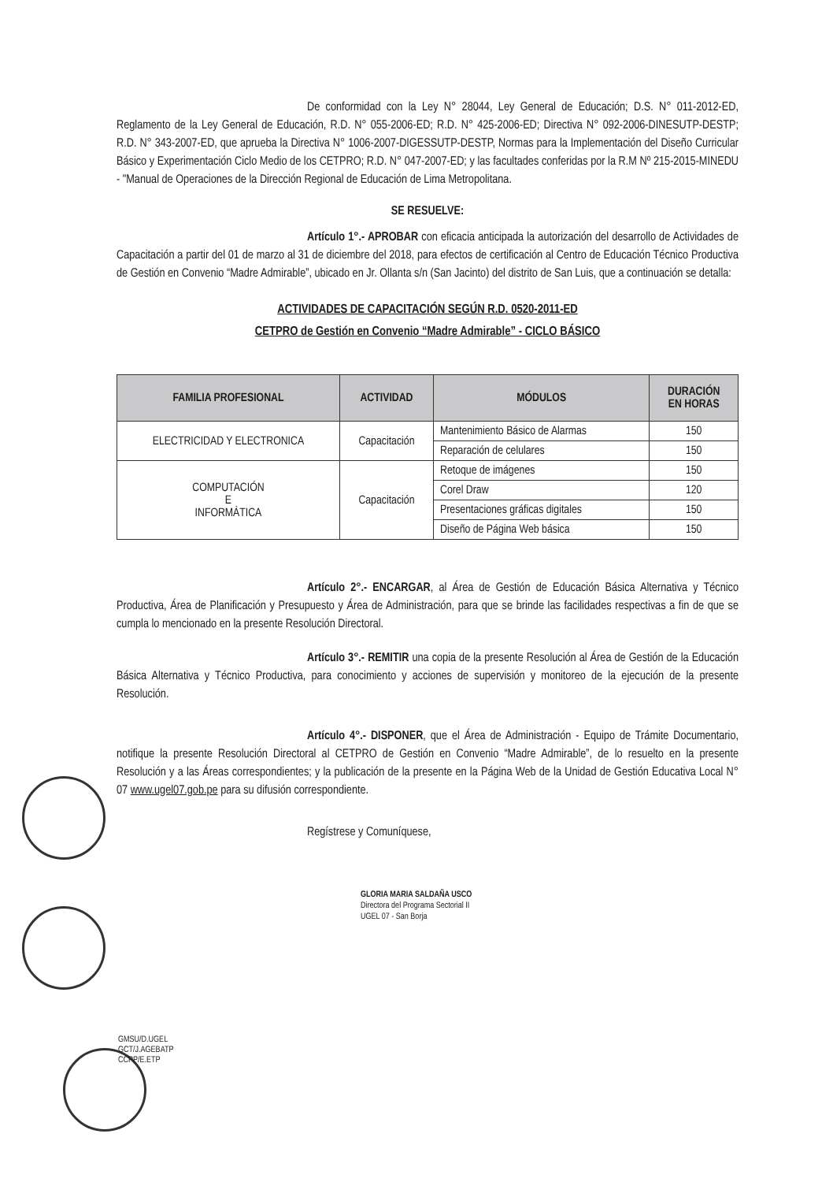De conformidad con la Ley N° 28044, Ley General de Educación; D.S. N° 011-2012-ED, Reglamento de la Ley General de Educación, R.D. N° 055-2006-ED; R.D. N° 425-2006-ED; Directiva N° 092-2006-DINESUTP-DESTP; R.D. N° 343-2007-ED, que aprueba la Directiva N° 1006-2007-DIGESSUTP-DESTP, Normas para la Implementación del Diseño Curricular Básico y Experimentación Ciclo Medio de los CETPRO; R.D. N° 047-2007-ED; y las facultades conferidas por la R.M Nº 215-2015-MINEDU - "Manual de Operaciones de la Dirección Regional de Educación de Lima Metropolitana.
SE RESUELVE:
Artículo 1°.- APROBAR con eficacia anticipada la autorización del desarrollo de Actividades de Capacitación a partir del 01 de marzo al 31 de diciembre del 2018, para efectos de certificación al Centro de Educación Técnico Productiva de Gestión en Convenio “Madre Admirable”, ubicado en Jr. Ollanta s/n (San Jacinto) del distrito de San Luis, que a continuación se detalla:
ACTIVIDADES DE CAPACITACIÓN SEGÚN R.D. 0520-2011-ED
CETPRO de Gestión en Convenio “Madre Admirable” - CICLO BÁSICO
| FAMILIA PROFESIONAL | ACTIVIDAD | MÓDULOS | DURACIÓN EN HORAS |
| --- | --- | --- | --- |
| ELECTRICIDAD Y ELECTRONICA | Capacitación | Mantenimiento Básico de Alarmas | 150 |
| | | Reparación de celulares | 150 |
| COMPUTACIÓN E INFORMÀTICA | Capacitación | Retoque de imágenes | 150 |
| | | Corel Draw | 120 |
| | | Presentaciones gráficas digitales | 150 |
| | | Diseño de Página Web básica | 150 |
Artículo 2°.- ENCARGAR, al Área de Gestión de Educación Básica Alternativa y Técnico Productiva, Área de Planificación y Presupuesto y Área de Administración, para que se brinde las facilidades respectivas a fin de que se cumpla lo mencionado en la presente Resolución Directoral.
Artículo 3°.- REMITIR una copia de la presente Resolución al Área de Gestión de la Educación Básica Alternativa y Técnico Productiva, para conocimiento y acciones de supervisión y monitoreo de la ejecución de la presente Resolución.
Artículo 4°.- DISPONER, que el Área de Administración - Equipo de Trámite Documentario, notifique la presente Resolución Directoral al CETPRO de Gestión en Convenio “Madre Admirable”, de lo resuelto en la presente Resolución y a las Áreas correspondientes; y la publicación de la presente en la Página Web de la Unidad de Gestión Educativa Local N° 07 www.ugel07.gob.pe para su difusión correspondiente.
Regístrese y Comuníquese,
GLORIA MARIA SALDAÑA USCO
Directora del Programa Sectorial II
UGEL 07 - San Borja
GMSU/D.UGEL
GCT/J.AGEBATP
CCPP/E.ETP